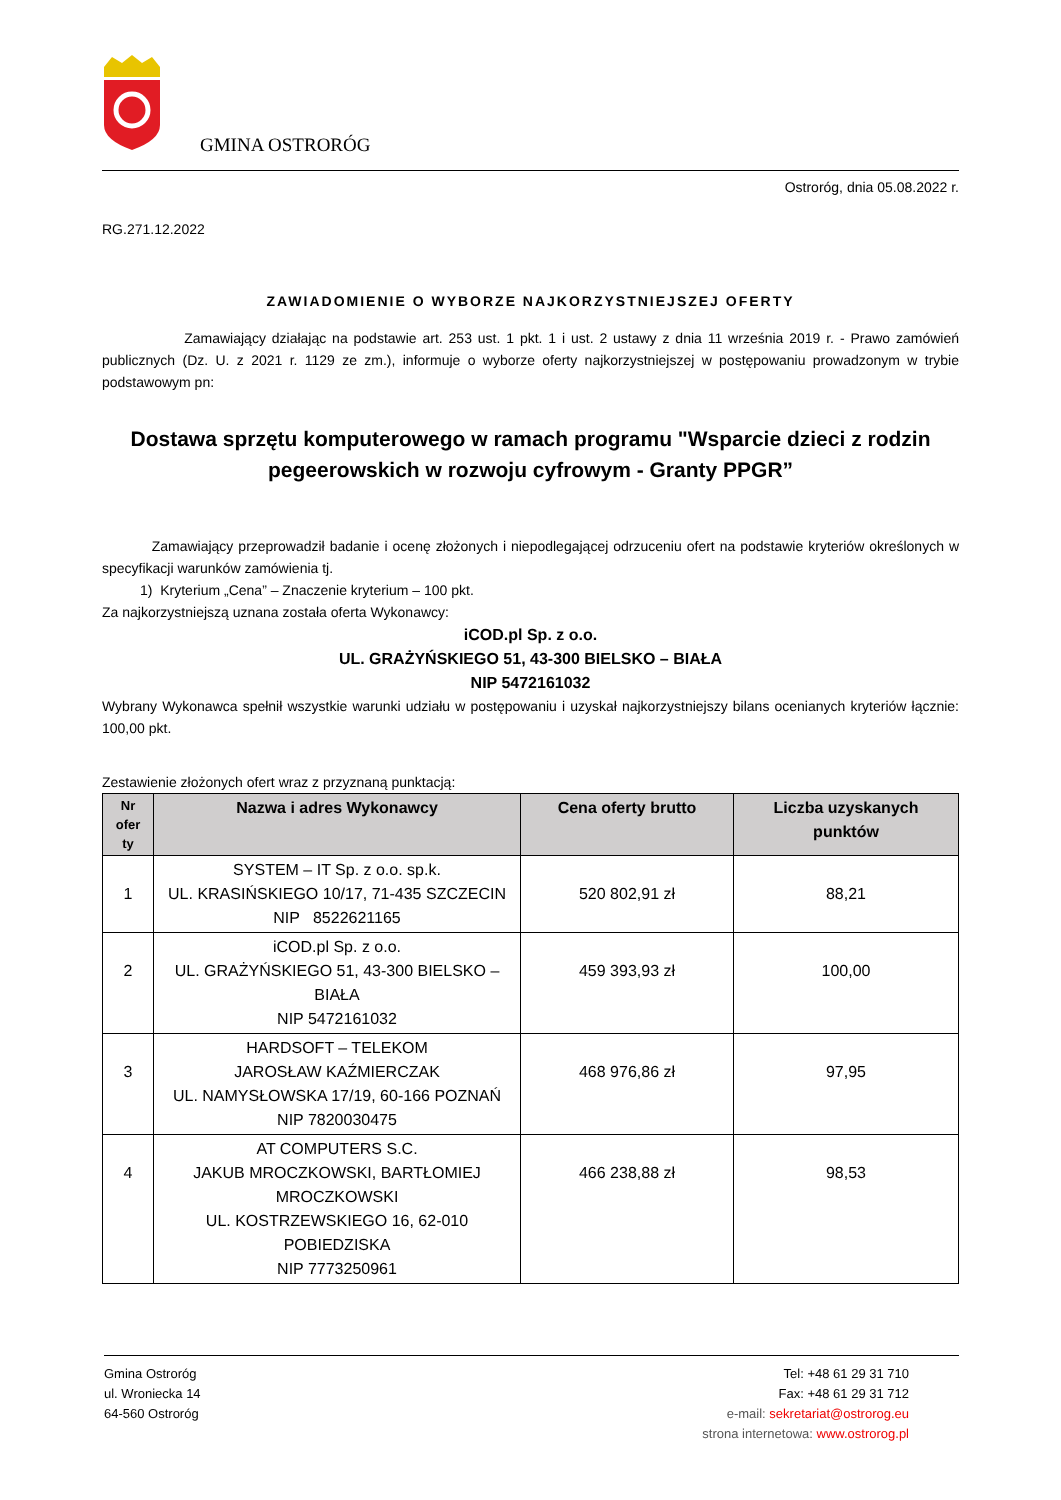GMINA OSTRORÓG
Ostroróg, dnia 05.08.2022 r.
RG.271.12.2022
ZAWIADOMIENIE O WYBORZE NAJKORZYSTNIEJSZEJ OFERTY
Zamawiający działając na podstawie art. 253 ust. 1 pkt. 1 i ust. 2 ustawy z dnia 11 września 2019 r. - Prawo zamówień publicznych (Dz. U. z 2021 r. 1129 ze zm.), informuje o wyborze oferty najkorzystniejszej w postępowaniu prowadzonym w trybie podstawowym pn:
Dostawa sprzętu komputerowego w ramach programu "Wsparcie dzieci z rodzin pegeerowskich w rozwoju cyfrowym - Granty PPGR”
Zamawiający przeprowadził badanie i ocenę złożonych i niepodlegającej odrzuceniu ofert na podstawie kryteriów określonych w specyfikacji warunków zamówienia tj.
1) Kryterium „Cena” – Znaczenie kryterium – 100 pkt.
Za najkorzystniejszą uznana została oferta Wykonawcy:
iCOD.pl Sp. z o.o.
UL. GRAŻYŃSKIEGO 51, 43-300 BIELSKO – BIAŁA
NIP 5472161032
Wybrany Wykonawca spełnił wszystkie warunki udziału w postępowaniu i uzyskał najkorzystniejszy bilans ocenianych kryteriów łącznie: 100,00 pkt.
Zestawienie złożonych ofert wraz z przyznaną punktacją:
| Nr ofer ty | Nazwa i adres Wykonawcy | Cena oferty brutto | Liczba uzyskanych punktów |
| --- | --- | --- | --- |
| 1 | SYSTEM – IT Sp. z o.o. sp.k. UL. KRASIŃSKIEGO 10/17, 71-435 SZCZECIN NIP 8522621165 | 520 802,91 zł | 88,21 |
| 2 | iCOD.pl Sp. z o.o. UL. GRAŻYŃSKIEGO 51, 43-300 BIELSKO – BIAŁA NIP 5472161032 | 459 393,93 zł | 100,00 |
| 3 | HARDSOFT – TELEKOM JAROSŁAW KAŹMIERCZAK UL. NAMYSŁOWSKA 17/19, 60-166 POZNAŃ NIP 7820030475 | 468 976,86 zł | 97,95 |
| 4 | AT COMPUTERS S.C. JAKUB MROCZKOWSKI, BARTŁOMIEJ MROCZKOWSKI UL. KOSTRZEWSKIEGO 16, 62-010 POBIEDZISKA NIP 7773250961 | 466 238,88 zł | 98,53 |
Gmina Ostroróg
ul. Wroniecka 14
64-560 Ostroróg
Tel: +48 61 29 31 710
Fax: +48 61 29 31 712
e-mail: sekretariat@ostrorog.eu
strona internetowa: www.ostrorog.pl